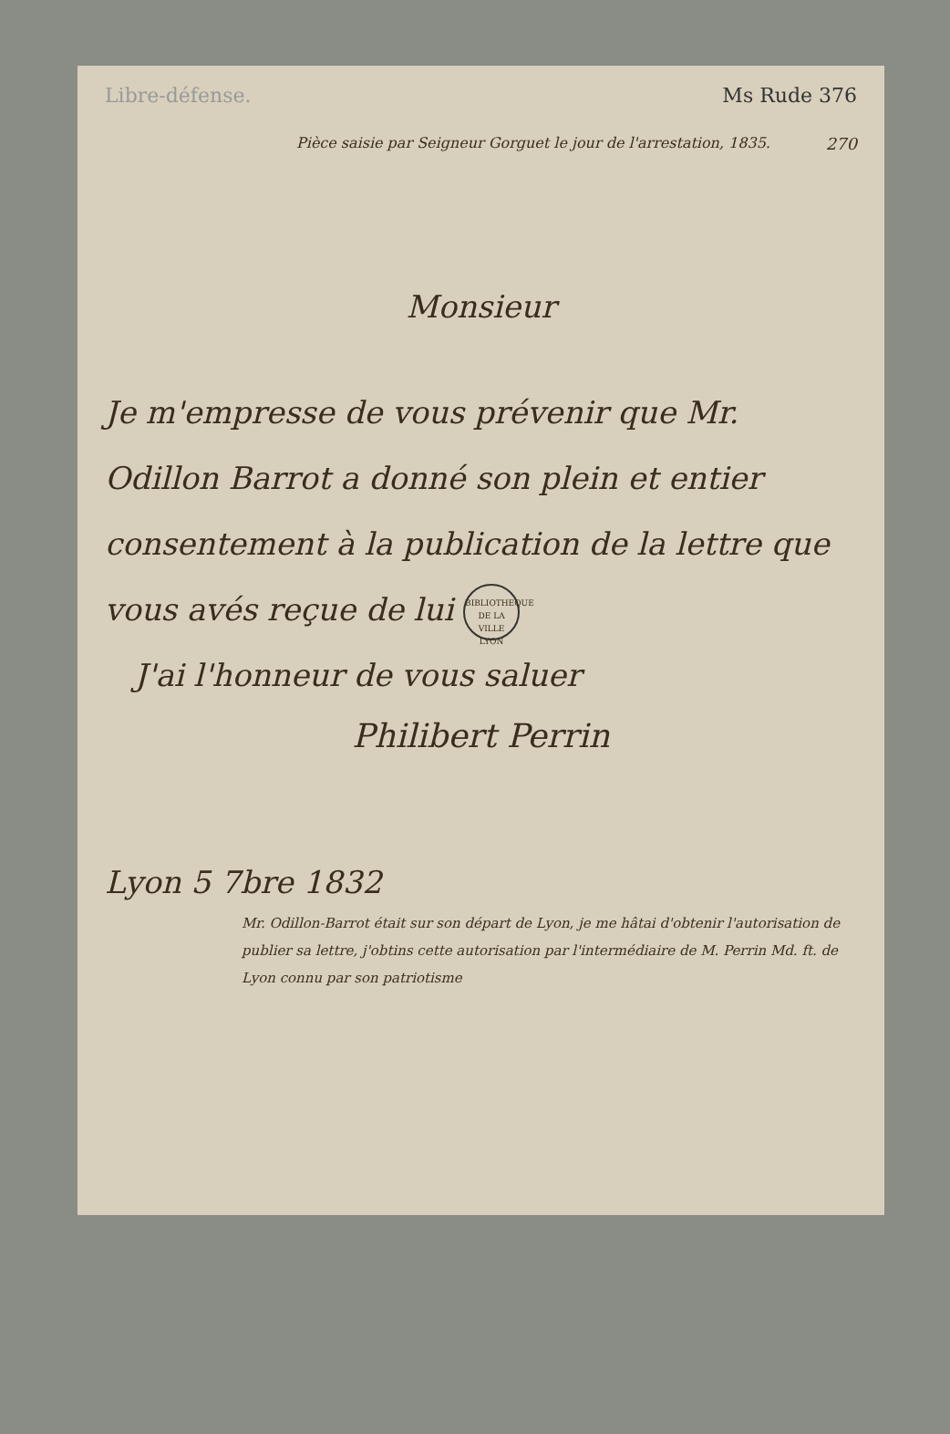Libre-défense. Ms Rude 376
270 Pièce saisie par Seigneur Gorguet le jour de l'arrestation, 1835.
Monsieur
Je m'empresse de vous prévenir que Mr. Odillon Barrot a donné son plein et entier consentement à la publication de la lettre que vous avés reçue de lui BIBLIOTHEQUE
DE LA VILLE
LYON
J'ai l'honneur de vous saluer
Philibert Perrin
Lyon 5 7bre 1832
Mr. Odillon-Barrot était sur son départ de Lyon, je me hâtai d'obtenir l'autorisation de publier sa lettre, j'obtins cette autorisation par l'intermédiaire de M. Perrin Md. ft. de Lyon connu par son patriotisme